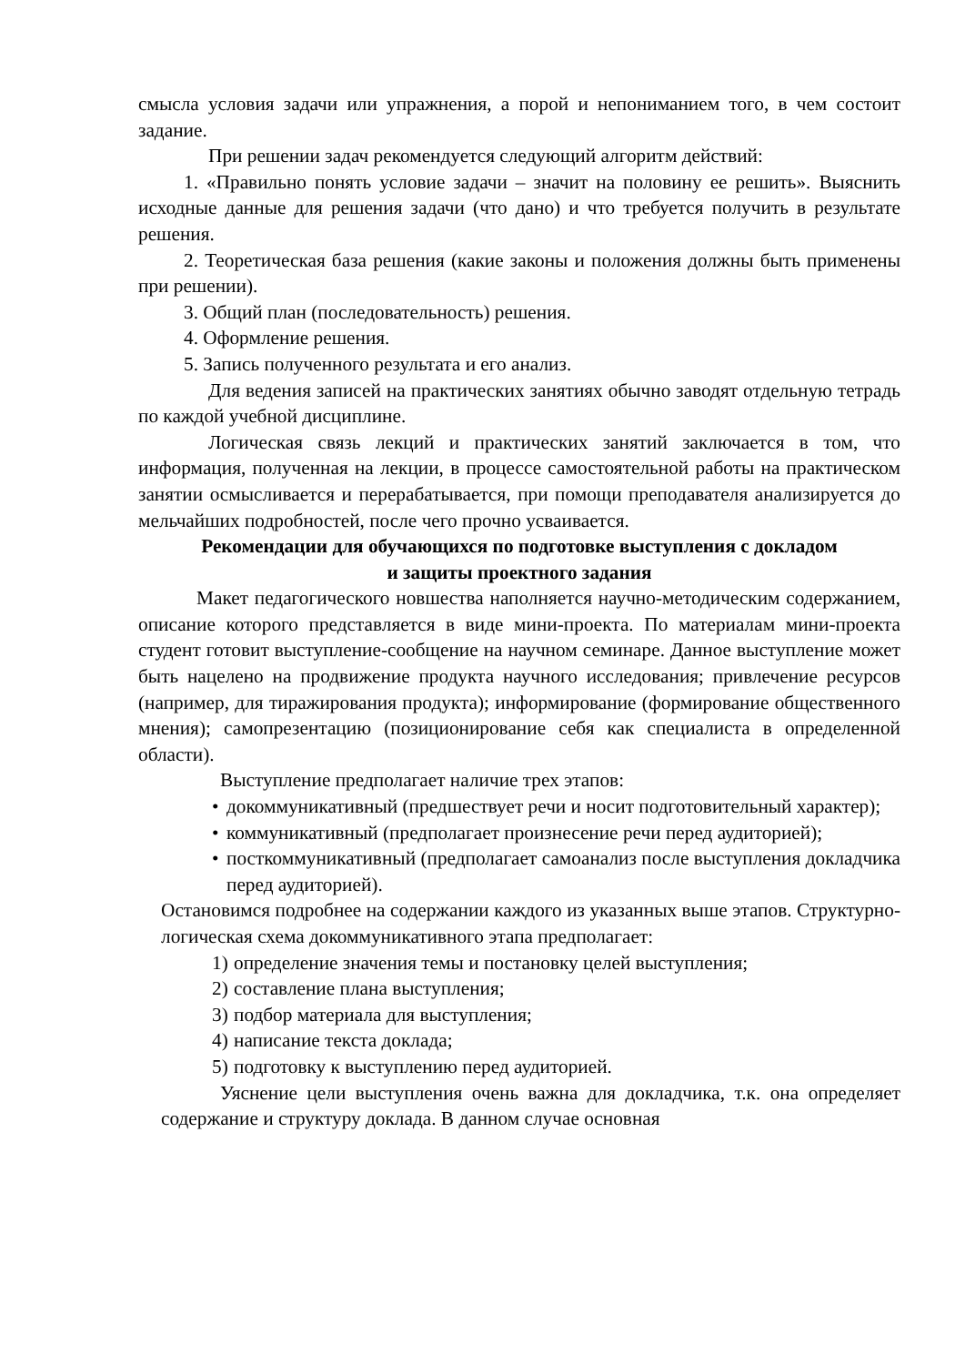смысла условия задачи или упражнения, а порой и непониманием того, в чем состоит задание.
При решении задач рекомендуется следующий алгоритм действий:
1. «Правильно понять условие задачи – значит на половину ее решить». Выяснить исходные данные для решения задачи (что дано) и что требуется получить в результате решения.
2. Теоретическая база решения (какие законы и положения должны быть применены при решении).
3. Общий план (последовательность) решения.
4. Оформление решения.
5. Запись полученного результата и его анализ.
Для ведения записей на практических занятиях обычно заводят отдельную тетрадь по каждой учебной дисциплине.
Логическая связь лекций и практических занятий заключается в том, что информация, полученная на лекции, в процессе самостоятельной работы на практическом занятии осмысливается и перерабатывается, при помощи преподавателя анализируется до мельчайших подробностей, после чего прочно усваивается.
Рекомендации для обучающихся по подготовке выступления с докладом
и защиты проектного задания
Макет педагогического новшества наполняется научно-методическим содержанием, описание которого представляется в виде мини-проекта. По материалам мини-проекта студент готовит выступление-сообщение на научном семинаре. Данное выступление может быть нацелено на продвижение продукта научного исследования; привлечение ресурсов (например, для тиражирования продукта); информирование (формирование общественного мнения); самопрезентацию (позиционирование себя как специалиста в определенной области).
Выступление предполагает наличие трех этапов:
• докоммуникативный (предшествует речи и носит подготовительный характер);
• коммуникативный (предполагает произнесение речи перед аудиторией);
• посткоммуникативный (предполагает самоанализ после выступления докладчика перед аудиторией).
Остановимся подробнее на содержании каждого из указанных выше этапов. Структурно-логическая схема докоммуникативного этапа предполагает:
1) определение значения темы и постановку целей выступления;
2) составление плана выступления;
3) подбор материала для выступления;
4) написание текста доклада;
5) подготовку к выступлению перед аудиторией.
Уяснение цели выступления очень важна для докладчика, т.к. она определяет содержание и структуру доклада. В данном случае основная